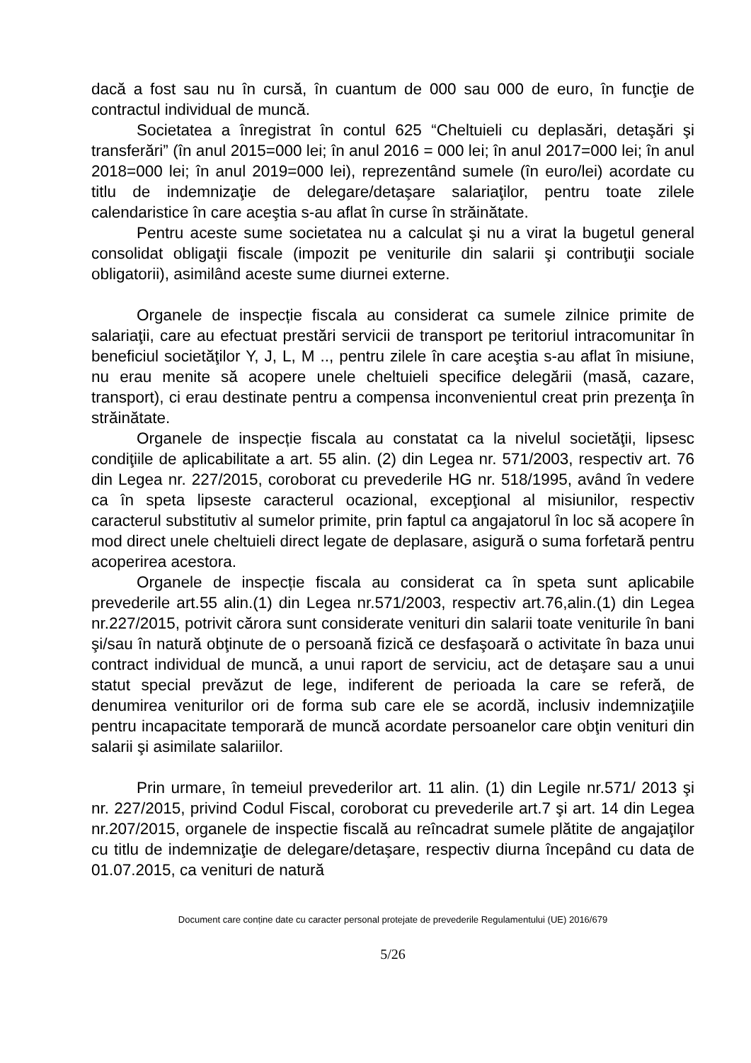dacă a fost sau nu în cursă, în cuantum de 000 sau 000 de euro, în funcţie de contractul individual de muncă.
Societatea a înregistrat în contul 625 “Cheltuieli cu deplasări, detaşări şi transferări” (în anul 2015=000 lei; în anul 2016 = 000 lei; în anul 2017=000 lei; în anul 2018=000 lei; în anul 2019=000 lei), reprezentând sumele (în euro/lei) acordate cu titlu de indemnizaţie de delegare/detaşare salariaţilor, pentru toate zilele calendaristice în care aceştia s-au aflat în curse în străinătate.
Pentru aceste sume societatea nu a calculat şi nu a virat la bugetul general consolidat obligaţii fiscale (impozit pe veniturile din salarii şi contribuţii sociale obligatorii), asimilând aceste sume diurnei externe.
Organele de inspecție fiscala au considerat ca sumele zilnice primite de salariaţii, care au efectuat prestări servicii de transport pe teritoriul intracomunitar în beneficiul societăţilor Y, J, L, M .., pentru zilele în care aceştia s-au aflat în misiune, nu erau menite să acopere unele cheltuieli specifice delegării (masă, cazare, transport), ci erau destinate pentru a compensa inconvenientul creat prin prezenţa în străinătate.
Organele de inspecție fiscala au constatat ca la nivelul societăţii, lipsesc condiţiile de aplicabilitate a art. 55 alin. (2) din Legea nr. 571/2003, respectiv art. 76 din Legea nr. 227/2015, coroborat cu prevederile HG nr. 518/1995, având în vedere ca în speta lipseste caracterul ocazional, excepţional al misiunilor, respectiv caracterul substitutiv al sumelor primite, prin faptul ca angajatorul în loc să acopere în mod direct unele cheltuieli direct legate de deplasare, asigură o suma forfetară pentru acoperirea acestora.
Organele de inspecție fiscala au considerat ca în speta sunt aplicabile prevederile art.55 alin.(1) din Legea nr.571/2003, respectiv art.76,alin.(1) din Legea nr.227/2015, potrivit cărora sunt considerate venituri din salarii toate veniturile în bani şi/sau în natură obţinute de o persoană fizică ce desfaşoară o activitate în baza unui contract individual de muncă, a unui raport de serviciu, act de detaşare sau a unui statut special prevăzut de lege, indiferent de perioada la care se referă, de denumirea veniturilor ori de forma sub care ele se acordă, inclusiv indemnizaţiile pentru incapacitate temporară de muncă acordate persoanelor care obţin venituri din salarii şi asimilate salariilor.
Prin urmare, în temeiul prevederilor art. 11 alin. (1) din Legile nr.571/ 2013 şi nr. 227/2015, privind Codul Fiscal, coroborat cu prevederile art.7 şi art. 14 din Legea nr.207/2015, organele de inspectie fiscală au reîncadrat sumele plătite de angajaţilor cu titlu de indemnizaţie de delegare/detaşare, respectiv diurna începând cu data de 01.07.2015, ca venituri de natură
Document care conține date cu caracter personal protejate de prevederile Regulamentului (UE) 2016/679
5/26